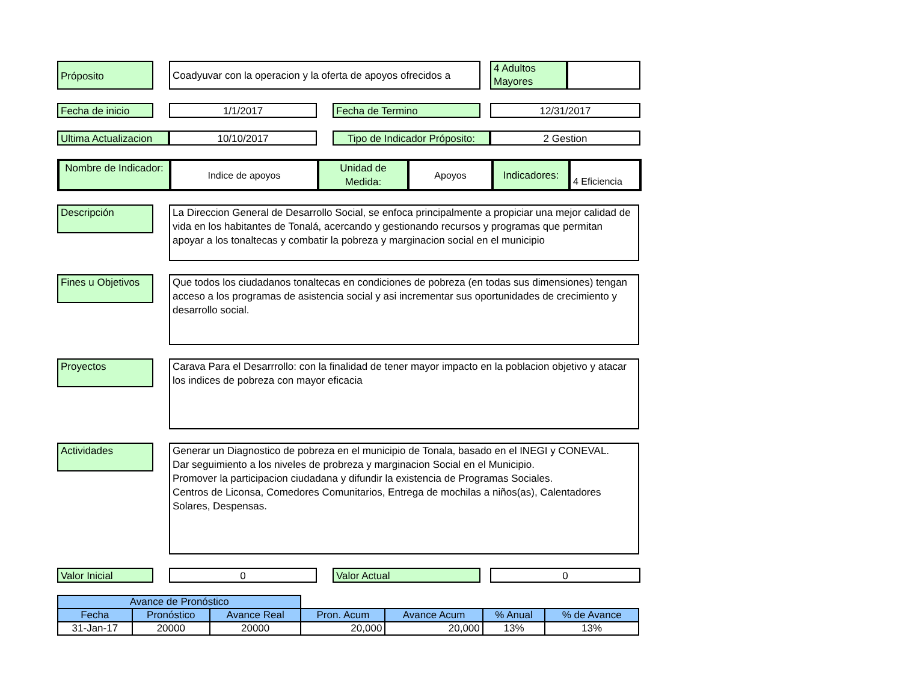Próposito Coadyuvar con la operacion y la oferta de apoyos ofrecidos a
4 Adultos Mayores
Fecha de inicio 1/1/2017 Fecha de Termino 12/31/2017
Ultima Actualizacion
10/10/2017 Tipo de Indicador Próposito:
2 Gestion
Nombre de Indicador:
Indice de apoyos
Unidad de Medida:
Apoyos Indicadores:
4 Eficiencia
Descripción
La Direccion General de Desarrollo Social, se enfoca principalmente a propiciar una mejor calidad de vida en los habitantes de Tonalá, acercando y gestionando recursos y programas que permitan apoyar a los tonaltecas y combatir la pobreza y marginacion social en el municipio
Fines u Objetivos
Que todos los ciudadanos tonaltecas en condiciones de pobreza (en todas sus dimensiones) tengan acceso a los programas de asistencia social y asi incrementar sus oportunidades de crecimiento y desarrollo social.
Proyectos
Carava Para el Desarrrollo: con la finalidad de tener mayor impacto en la poblacion objetivo y atacar los indices de pobreza con mayor eficacia
Actividades
Generar un Diagnostico de pobreza en el municipio de Tonala, basado en el INEGI y CONEVAL.
Dar seguimiento a los niveles de probreza y marginacion Social en el Municipio.
Promover la participacion ciudadana y difundir la existencia de Programas Sociales.
Centros de Liconsa, Comedores Comunitarios, Entrega de mochilas a niños(as), Calentadores Solares, Despensas.
Valor Inicial 0 Valor Actual 0
| Avance de Pronóstico | | | | | | |
| --- | --- | --- | --- | --- | --- | --- |
| Fecha | Pronóstico | Avance Real | Pron. Acum | Avance Acum | % Anual | % de Avance |
| 31-Jan-17 | 20000 | 20000 | 20,000 | 20,000 | 13% | 13% |